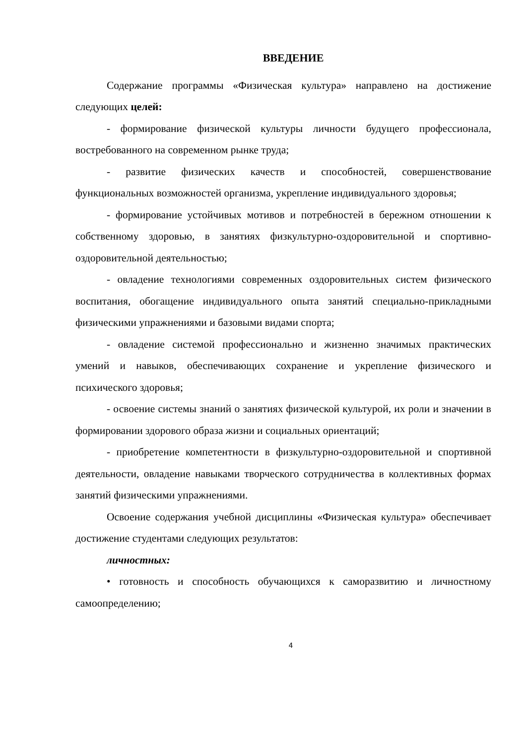ВВЕДЕНИЕ
Содержание программы «Физическая культура» направлено на достижение следующих целей:
- формирование физической культуры личности будущего профессионала, востребованного на современном рынке труда;
- развитие физических качеств и способностей, совершенствование функциональных возможностей организма, укрепление индивидуального здоровья;
- формирование устойчивых мотивов и потребностей в бережном отношении к собственному здоровью, в занятиях физкультурно-оздоровительной и спортивно- оздоровительной деятельностью;
- овладение технологиями современных оздоровительных систем физического воспитания, обогащение индивидуального опыта занятий специально-прикладными физическими упражнениями и базовыми видами спорта;
- овладение системой профессионально и жизненно значимых практических умений и навыков, обеспечивающих сохранение и укрепление физического и психического здоровья;
- освоение системы знаний о занятиях физической культурой, их роли и значении в формировании здорового образа жизни и социальных ориентаций;
- приобретение компетентности в физкультурно-оздоровительной и спортивной деятельности, овладение навыками творческого сотрудничества в коллективных формах занятий физическими упражнениями.
Освоение содержания учебной дисциплины «Физическая культура» обеспечивает достижение студентами следующих результатов:
личностных:
• готовность и способность обучающихся к саморазвитию и личностному самоопределению;
4